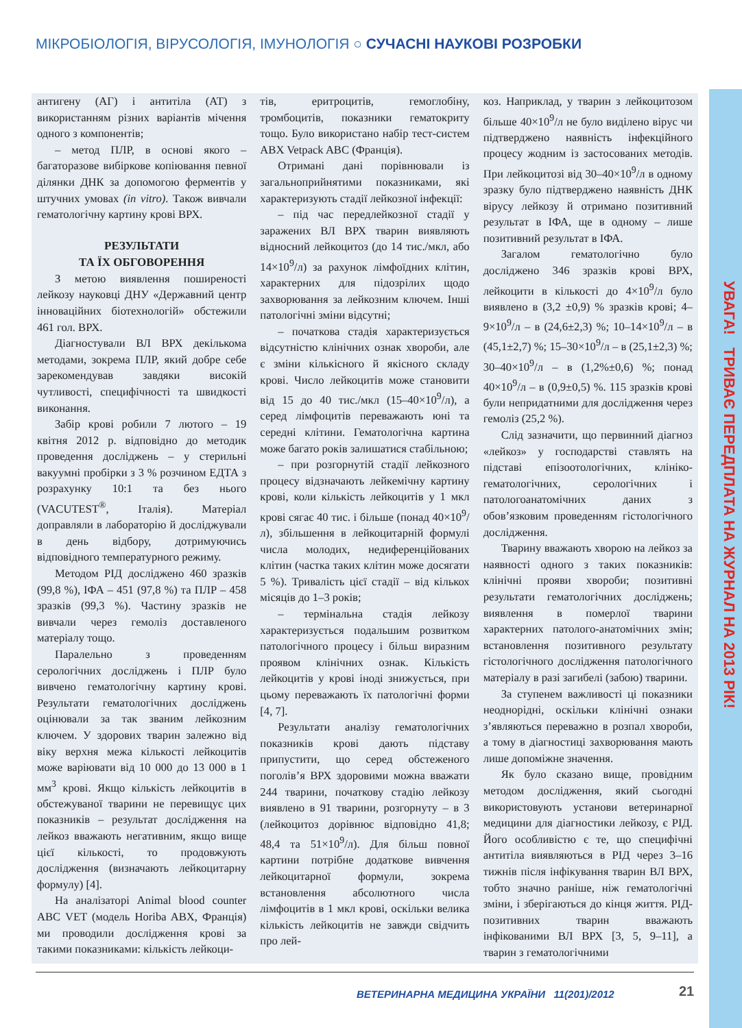МІКРОБІОЛОГІЯ, ВІРУСОЛОГІЯ, ІМУНОЛОГІЯ ○ СУЧАСНІ НАУКОВІ РОЗРОБКИ
УВАГА! ТРИВАЄ ПЕРЕДПЛАТА НА ЖУРНАЛ НА 2013 РІК!
антигену (АГ) і антитіла (АТ) з використанням різних варіантів мічення одного з компонентів;
– метод ПЛР, в основі якого – багаторазове вибіркове копіювання певної ділянки ДНК за допомогою ферментів у штучних умовах (in vitro). Також вивчали гематологічну картину крові ВРХ.
РЕЗУЛЬТАТИ
ТА ЇХ ОБГОВОРЕННЯ
З метою виявлення поширеності лейкозу науковці ДНУ «Державний центр інноваційних біотехнологій» обстежили 461 гол. ВРХ.
Діагностували ВЛ ВРХ декількома методами, зокрема ПЛР, який добре себе зарекомендував завдяки високій чутливості, специфічності та швидкості виконання.
Забір крові робили 7 лютого – 19 квітня 2012 р. відповідно до методик проведення досліджень – у стерильні вакуумні пробірки з 3 % розчином ЕДТА з розрахунку 10:1 та без нього (VACUTEST<sup>®</sup>, Італія). Матеріал доправляли в лабораторію й досліджували в день відбору, дотримуючись відповідного температурного режиму.
Методом РІД досліджено 460 зразків (99,8 %), ІФА – 451 (97,8 %) та ПЛР – 458 зразків (99,3 %). Частину зразків не вивчали через гемоліз доставленого матеріалу тощо.
Паралельно з проведенням серологічних досліджень і ПЛР було вивчено гематологічну картину крові. Результати гематологічних досліджень оцінювали за так званим лейкозним ключем. У здорових тварин залежно від віку верхня межа кількості лейкоцитів може варіювати від 10 000 до 13 000 в 1 мм<sup>3</sup> крові. Якщо кількість лейкоцитів в обстежуваної тварини не перевищує цих показників – результат дослідження на лейкоз вважають негативним, якщо вище цієї кількості, то продовжують дослідження (визначають лейкоцитарну формулу) [4].
На аналізаторі Animal blood counter ABC VET (модель Horiba ABX, Франція) ми проводили дослідження крові за такими показниками: кількість лейкоци-
тів, еритроцитів, гемоглобіну, тромбоцитів, показники гематокриту тощо. Було використано набір тест-систем ABX Vetpack ABC (Франція).
Отримані дані порівнювали із загальноприйнятими показниками, які характеризують стадії лейкозної інфекції:
– під час передлейкозної стадії у заражених ВЛ ВРХ тварин виявляють відносний лейкоцитоз (до 14 тис./мкл, або 14×10<sup>9</sup>/л) за рахунок лімфоїдних клітин, характерних для підозрілих щодо захворювання за лейкозним ключем. Інші патологічні зміни відсутні;
– початкова стадія характеризується відсутністю клінічних ознак хвороби, але є зміни кількісного й якісного складу крові. Число лейкоцитів може становити від 15 до 40 тис./мкл (15–40×10<sup>9</sup>/л), а серед лімфоцитів переважають юні та середні клітини. Гематологічна картина може багато років залишатися стабільною;
– при розгорнутій стадії лейкозного процесу відзначають лейкемічну картину крові, коли кількість лейкоцитів у 1 мкл крові сягає 40 тис. і більше (понад 40×10<sup>9</sup>/л), збільшення в лейкоцитарній формулі числа молодих, недиференційованих клітин (частка таких клітин може досягати 5 %). Тривалість цієї стадії – від кількох місяців до 1–3 років;
– термінальна стадія лейкозу характеризується подальшим розвитком патологічного процесу і більш виразним проявом клінічних ознак. Кількість лейкоцитів у крові іноді знижується, при цьому переважають їх патологічні форми [4, 7].
Результати аналізу гематологічних показників крові дають підставу припустити, що серед обстеженого поголів’я ВРХ здоровими можна вважати 244 тварини, початкову стадію лейкозу виявлено в 91 тварини, розгорнуту – в 3 (лейкоцитоз дорівнює відповідно 41,8; 48,4 та 51×10<sup>9</sup>/л). Для більш повної картини потрібне додаткове вивчення лейкоцитарної формули, зокрема встановлення абсолютного числа лімфоцитів в 1 мкл крові, оскільки велика кількість лейкоцитів не завжди свідчить про лей-
коз. Наприклад, у тварин з лейкоцитозом більше 40×10<sup>9</sup>/л не було виділено вірус чи підтверджено наявність інфекційного процесу жодним із застосованих методів. При лейкоцитозі від 30–40×10<sup>9</sup>/л в одному зразку було підтверджено наявність ДНК вірусу лейкозу й отримано позитивний результат в ІФА, ще в одному – лише позитивний результат в ІФА.
Загалом гематологічно було досліджено 346 зразків крові ВРХ, лейкоцити в кількості до 4×10<sup>9</sup>/л було виявлено в (3,2 ±0,9) % зразків крові; 4–9×10<sup>9</sup>/л – в (24,6±2,3) %; 10–14×10<sup>9</sup>/л – в (45,1±2,7) %; 15–30×10<sup>9</sup>/л – в (25,1±2,3) %; 30–40×10<sup>9</sup>/л – в (1,2%±0,6) %; понад 40×10<sup>9</sup>/л – в (0,9±0,5) %. 115 зразків крові були непридатними для дослідження через гемоліз (25,2 %).
Слід зазначити, що первинний діагноз «лейкоз» у господарстві ставлять на підставі епізоотологічних, клініко-гематологічних, серологічних і патологоанатомічних даних з обов’язковим проведенням гістологічного дослідження.
Тварину вважають хворою на лейкоз за наявності одного з таких показників: клінічні прояви хвороби; позитивні результати гематологічних досліджень; виявлення в померлої тварини характерних патолого-анатомічних змін; встановлення позитивного результату гістологічного дослідження патологічного матеріалу в разі загибелі (забою) тварини.
За ступенем важливості ці показники неоднорідні, оскільки клінічні ознаки з’являються переважно в розпал хвороби, а тому в діагностиці захворювання мають лише допоміжне значення.
Як було сказано вище, провідним методом дослідження, який сьогодні використовують установи ветеринарної медицини для діагностики лейкозу, є РІД. Його особливістю є те, що специфічні антитіла виявляються в РІД через 3–16 тижнів після інфікування тварин ВЛ ВРХ, тобто значно раніше, ніж гематологічні зміни, і зберігаються до кінця життя. РІД-позитивних тварин вважають інфікованими ВЛ ВРХ [3, 5, 9–11], а тварин з гематологічними
ВЕТЕРИНАРНА МЕДИЦИНА УКРАЇНИ 11(201)/2012
21